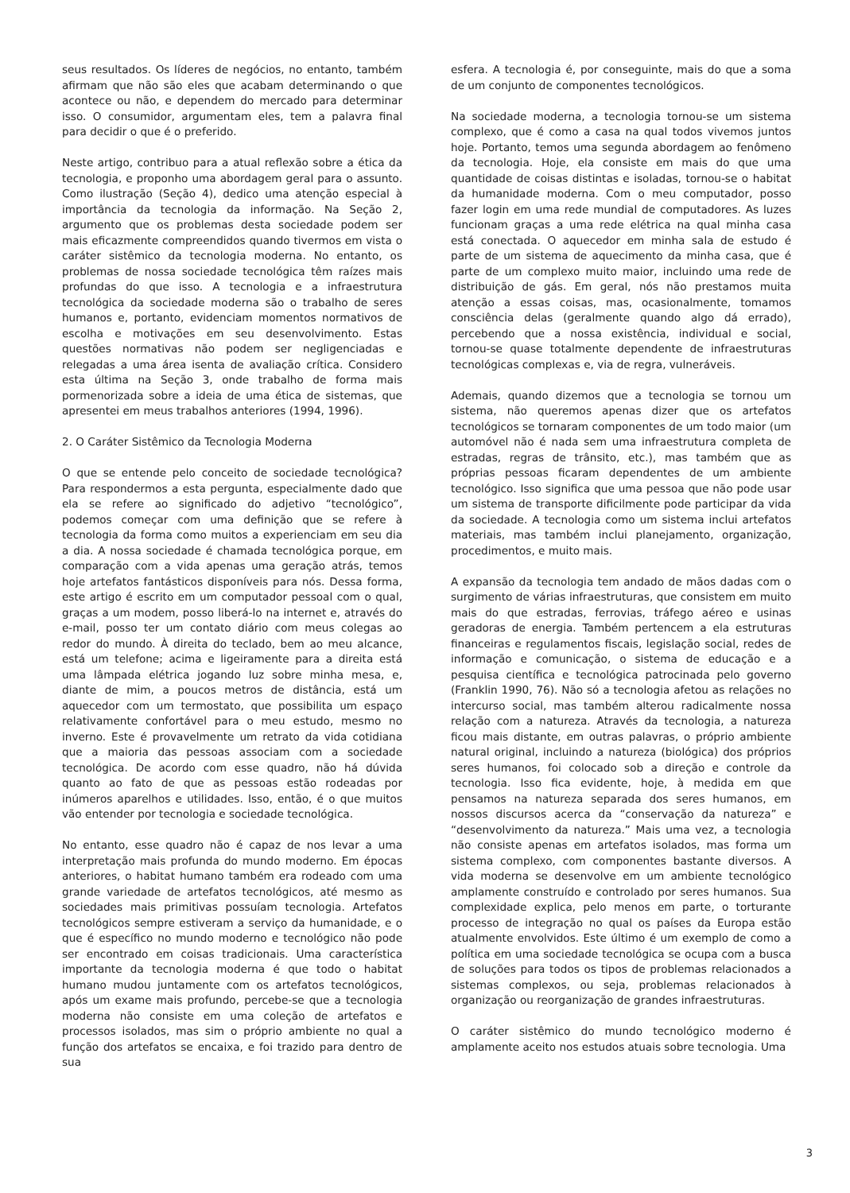seus resultados. Os líderes de negócios, no entanto, também afirmam que não são eles que acabam determinando o que acontece ou não, e dependem do mercado para determinar isso. O consumidor, argumentam eles, tem a palavra final para decidir o que é o preferido.
Neste artigo, contribuo para a atual reflexão sobre a ética da tecnologia, e proponho uma abordagem geral para o assunto. Como ilustração (Seção 4), dedico uma atenção especial à importância da tecnologia da informação. Na Seção 2, argumento que os problemas desta sociedade podem ser mais eficazmente compreendidos quando tivermos em vista o caráter sistêmico da tecnologia moderna. No entanto, os problemas de nossa sociedade tecnológica têm raízes mais profundas do que isso. A tecnologia e a infraestrutura tecnológica da sociedade moderna são o trabalho de seres humanos e, portanto, evidenciam momentos normativos de escolha e motivações em seu desenvolvimento. Estas questões normativas não podem ser negligenciadas e relegadas a uma área isenta de avaliação crítica. Considero esta última na Seção 3, onde trabalho de forma mais pormenorizada sobre a ideia de uma ética de sistemas, que apresentei em meus trabalhos anteriores (1994, 1996).
2. O Caráter Sistêmico da Tecnologia Moderna
O que se entende pelo conceito de sociedade tecnológica? Para respondermos a esta pergunta, especialmente dado que ela se refere ao significado do adjetivo “tecnológico”, podemos começar com uma definição que se refere à tecnologia da forma como muitos a experienciam em seu dia a dia. A nossa sociedade é chamada tecnológica porque, em comparação com a vida apenas uma geração atrás, temos hoje artefatos fantásticos disponíveis para nós. Dessa forma, este artigo é escrito em um computador pessoal com o qual, graças a um modem, posso liberá-lo na internet e, através do e-mail, posso ter um contato diário com meus colegas ao redor do mundo. À direita do teclado, bem ao meu alcance, está um telefone; acima e ligeiramente para a direita está uma lâmpada elétrica jogando luz sobre minha mesa, e, diante de mim, a poucos metros de distância, está um aquecedor com um termostato, que possibilita um espaço relativamente confortável para o meu estudo, mesmo no inverno. Este é provavelmente um retrato da vida cotidiana que a maioria das pessoas associam com a sociedade tecnológica. De acordo com esse quadro, não há dúvida quanto ao fato de que as pessoas estão rodeadas por inúmeros aparelhos e utilidades. Isso, então, é o que muitos vão entender por tecnologia e sociedade tecnológica.
No entanto, esse quadro não é capaz de nos levar a uma interpretação mais profunda do mundo moderno. Em épocas anteriores, o habitat humano também era rodeado com uma grande variedade de artefatos tecnológicos, até mesmo as sociedades mais primitivas possuíam tecnologia. Artefatos tecnológicos sempre estiveram a serviço da humanidade, e o que é específico no mundo moderno e tecnológico não pode ser encontrado em coisas tradicionais. Uma característica importante da tecnologia moderna é que todo o habitat humano mudou juntamente com os artefatos tecnológicos, após um exame mais profundo, percebe-se que a tecnologia moderna não consiste em uma coleção de artefatos e processos isolados, mas sim o próprio ambiente no qual a função dos artefatos se encaixa, e foi trazido para dentro de sua
esfera. A tecnologia é, por conseguinte, mais do que a soma de um conjunto de componentes tecnológicos.
Na sociedade moderna, a tecnologia tornou-se um sistema complexo, que é como a casa na qual todos vivemos juntos hoje. Portanto, temos uma segunda abordagem ao fenômeno da tecnologia. Hoje, ela consiste em mais do que uma quantidade de coisas distintas e isoladas, tornou-se o habitat da humanidade moderna. Com o meu computador, posso fazer login em uma rede mundial de computadores. As luzes funcionam graças a uma rede elétrica na qual minha casa está conectada. O aquecedor em minha sala de estudo é parte de um sistema de aquecimento da minha casa, que é parte de um complexo muito maior, incluindo uma rede de distribuição de gás. Em geral, nós não prestamos muita atenção a essas coisas, mas, ocasionalmente, tomamos consciência delas (geralmente quando algo dá errado), percebendo que a nossa existência, individual e social, tornou-se quase totalmente dependente de infraestruturas tecnológicas complexas e, via de regra, vulneráveis.
Ademais, quando dizemos que a tecnologia se tornou um sistema, não queremos apenas dizer que os artefatos tecnológicos se tornaram componentes de um todo maior (um automóvel não é nada sem uma infraestrutura completa de estradas, regras de trânsito, etc.), mas também que as próprias pessoas ficaram dependentes de um ambiente tecnológico. Isso significa que uma pessoa que não pode usar um sistema de transporte dificilmente pode participar da vida da sociedade. A tecnologia como um sistema inclui artefatos materiais, mas também inclui planejamento, organização, procedimentos, e muito mais.
A expansão da tecnologia tem andado de mãos dadas com o surgimento de várias infraestruturas, que consistem em muito mais do que estradas, ferrovias, tráfego aéreo e usinas geradoras de energia. Também pertencem a ela estruturas financeiras e regulamentos fiscais, legislação social, redes de informação e comunicação, o sistema de educação e a pesquisa científica e tecnológica patrocinada pelo governo (Franklin 1990, 76). Não só a tecnologia afetou as relações no intercurso social, mas também alterou radicalmente nossa relação com a natureza. Através da tecnologia, a natureza ficou mais distante, em outras palavras, o próprio ambiente natural original, incluindo a natureza (biológica) dos próprios seres humanos, foi colocado sob a direção e controle da tecnologia. Isso fica evidente, hoje, à medida em que pensamos na natureza separada dos seres humanos, em nossos discursos acerca da “conservação da natureza” e “desenvolvimento da natureza.” Mais uma vez, a tecnologia não consiste apenas em artefatos isolados, mas forma um sistema complexo, com componentes bastante diversos. A vida moderna se desenvolve em um ambiente tecnológico amplamente construído e controlado por seres humanos. Sua complexidade explica, pelo menos em parte, o torturante processo de integração no qual os países da Europa estão atualmente envolvidos. Este último é um exemplo de como a política em uma sociedade tecnológica se ocupa com a busca de soluções para todos os tipos de problemas relacionados a sistemas complexos, ou seja, problemas relacionados à organização ou reorganização de grandes infraestruturas.
O caráter sistêmico do mundo tecnológico moderno é amplamente aceito nos estudos atuais sobre tecnologia. Uma
3